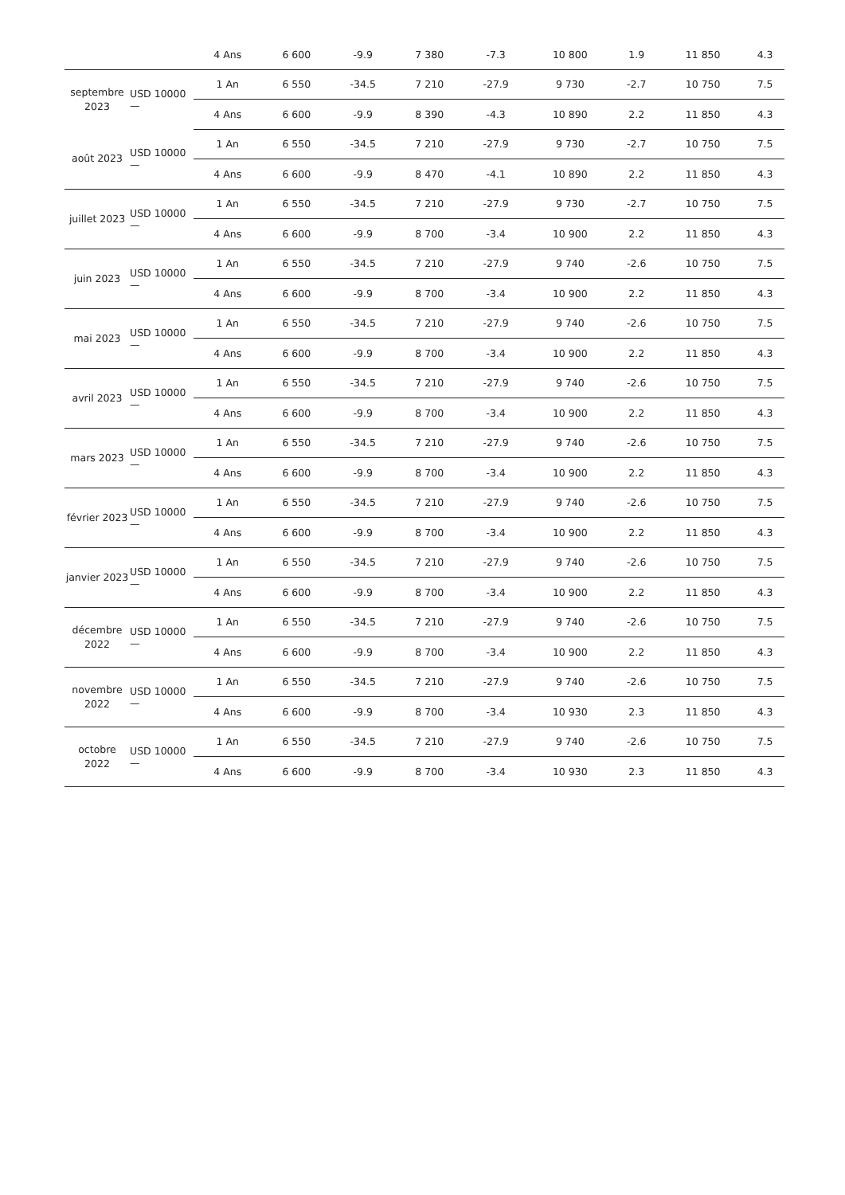| | | 4 Ans | 6 600 | -9.9 | 7 380 | -7.3 | 10 800 | 1.9 | 11 850 | 4.3 |
| septembre 2023 | USD 10000 — | 1 An | 6 550 | -34.5 | 7 210 | -27.9 | 9 730 | -2.7 | 10 750 | 7.5 |
| | | 4 Ans | 6 600 | -9.9 | 8 390 | -4.3 | 10 890 | 2.2 | 11 850 | 4.3 |
| août 2023 | USD 10000 — | 1 An | 6 550 | -34.5 | 7 210 | -27.9 | 9 730 | -2.7 | 10 750 | 7.5 |
| | | 4 Ans | 6 600 | -9.9 | 8 470 | -4.1 | 10 890 | 2.2 | 11 850 | 4.3 |
| juillet 2023 | USD 10000 — | 1 An | 6 550 | -34.5 | 7 210 | -27.9 | 9 730 | -2.7 | 10 750 | 7.5 |
| | | 4 Ans | 6 600 | -9.9 | 8 700 | -3.4 | 10 900 | 2.2 | 11 850 | 4.3 |
| juin 2023 | USD 10000 — | 1 An | 6 550 | -34.5 | 7 210 | -27.9 | 9 740 | -2.6 | 10 750 | 7.5 |
| | | 4 Ans | 6 600 | -9.9 | 8 700 | -3.4 | 10 900 | 2.2 | 11 850 | 4.3 |
| mai 2023 | USD 10000 — | 1 An | 6 550 | -34.5 | 7 210 | -27.9 | 9 740 | -2.6 | 10 750 | 7.5 |
| | | 4 Ans | 6 600 | -9.9 | 8 700 | -3.4 | 10 900 | 2.2 | 11 850 | 4.3 |
| avril 2023 | USD 10000 — | 1 An | 6 550 | -34.5 | 7 210 | -27.9 | 9 740 | -2.6 | 10 750 | 7.5 |
| | | 4 Ans | 6 600 | -9.9 | 8 700 | -3.4 | 10 900 | 2.2 | 11 850 | 4.3 |
| mars 2023 | USD 10000 — | 1 An | 6 550 | -34.5 | 7 210 | -27.9 | 9 740 | -2.6 | 10 750 | 7.5 |
| | | 4 Ans | 6 600 | -9.9 | 8 700 | -3.4 | 10 900 | 2.2 | 11 850 | 4.3 |
| février 2023 | USD 10000 — | 1 An | 6 550 | -34.5 | 7 210 | -27.9 | 9 740 | -2.6 | 10 750 | 7.5 |
| | | 4 Ans | 6 600 | -9.9 | 8 700 | -3.4 | 10 900 | 2.2 | 11 850 | 4.3 |
| janvier 2023 | USD 10000 — | 1 An | 6 550 | -34.5 | 7 210 | -27.9 | 9 740 | -2.6 | 10 750 | 7.5 |
| | | 4 Ans | 6 600 | -9.9 | 8 700 | -3.4 | 10 900 | 2.2 | 11 850 | 4.3 |
| décembre 2022 | USD 10000 — | 1 An | 6 550 | -34.5 | 7 210 | -27.9 | 9 740 | -2.6 | 10 750 | 7.5 |
| | | 4 Ans | 6 600 | -9.9 | 8 700 | -3.4 | 10 900 | 2.2 | 11 850 | 4.3 |
| novembre 2022 | USD 10000 — | 1 An | 6 550 | -34.5 | 7 210 | -27.9 | 9 740 | -2.6 | 10 750 | 7.5 |
| | | 4 Ans | 6 600 | -9.9 | 8 700 | -3.4 | 10 930 | 2.3 | 11 850 | 4.3 |
| octobre 2022 | USD 10000 — | 1 An | 6 550 | -34.5 | 7 210 | -27.9 | 9 740 | -2.6 | 10 750 | 7.5 |
| | | 4 Ans | 6 600 | -9.9 | 8 700 | -3.4 | 10 930 | 2.3 | 11 850 | 4.3 |